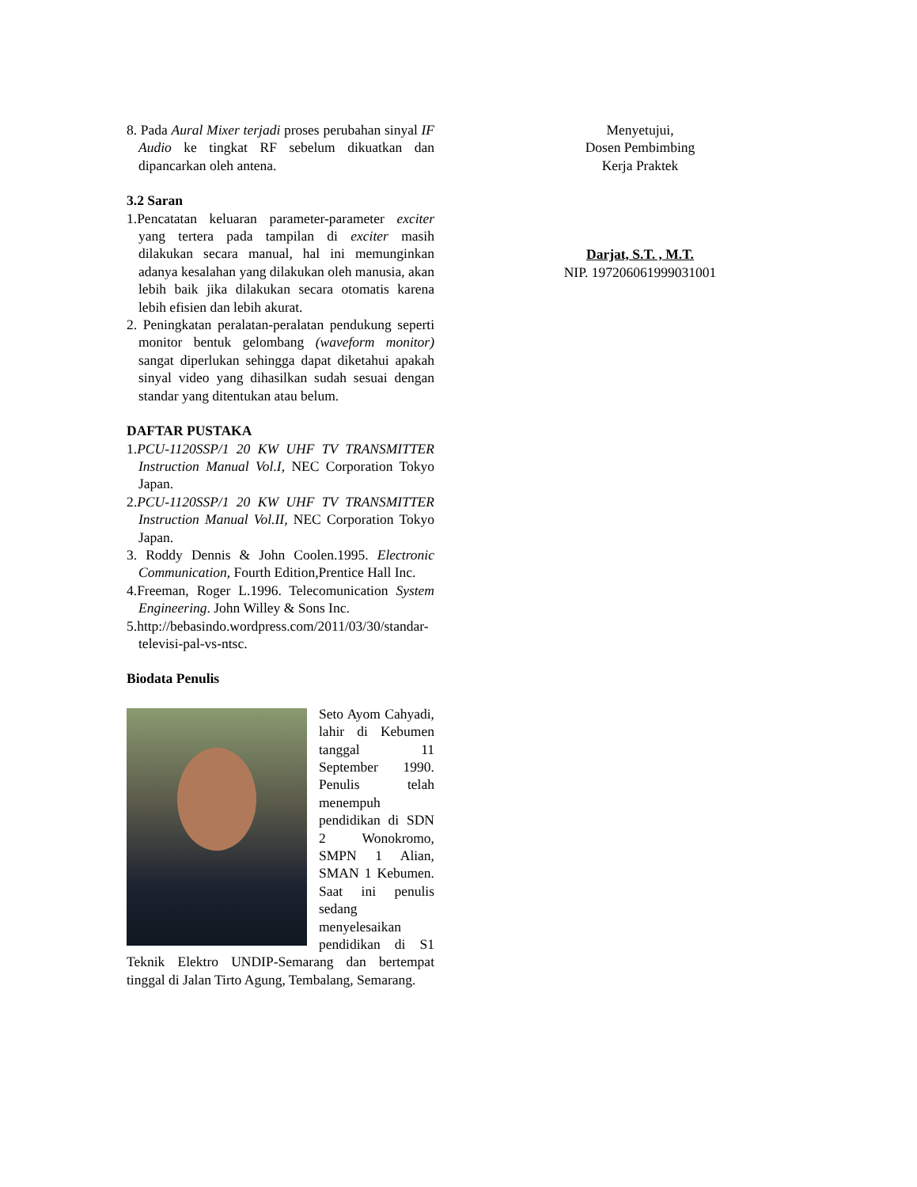8. Pada Aural Mixer terjadi proses perubahan sinyal IF Audio ke tingkat RF sebelum dikuatkan dan dipancarkan oleh antena.
3.2 Saran
1.Pencatatan keluaran parameter-parameter exciter yang tertera pada tampilan di exciter masih dilakukan secara manual, hal ini memunginkan adanya kesalahan yang dilakukan oleh manusia, akan lebih baik jika dilakukan secara otomatis karena lebih efisien dan lebih akurat.
2. Peningkatan peralatan-peralatan pendukung seperti monitor bentuk gelombang (waveform monitor) sangat diperlukan sehingga dapat diketahui apakah sinyal video yang dihasilkan sudah sesuai dengan standar yang ditentukan atau belum.
DAFTAR PUSTAKA
1.PCU-1120SSP/1 20 KW UHF TV TRANSMITTER Instruction Manual Vol.I, NEC Corporation Tokyo Japan.
2.PCU-1120SSP/1 20 KW UHF TV TRANSMITTER Instruction Manual Vol.II, NEC Corporation Tokyo Japan.
3. Roddy Dennis & John Coolen.1995. Electronic Communication, Fourth Edition,Prentice Hall Inc.
4.Freeman, Roger L.1996. Telecomunication System Engineering. John Willey & Sons Inc.
5.http://bebasindo.wordpress.com/2011/03/30/standar-televisi-pal-vs-ntsc.
Biodata Penulis
Seto Ayom Cahyadi, lahir di Kebumen tanggal 11 September 1990. Penulis telah menempuh pendidikan di SDN 2 Wonokromo, SMPN 1 Alian, SMAN 1 Kebumen. Saat ini penulis sedang menyelesaikan pendidikan di S1 Teknik Elektro UNDIP-Semarang dan bertempat tinggal di Jalan Tirto Agung, Tembalang, Semarang.
Menyetujui,
Dosen Pembimbing
Kerja Praktek
Darjat, S.T. , M.T.
NIP. 197206061999031001